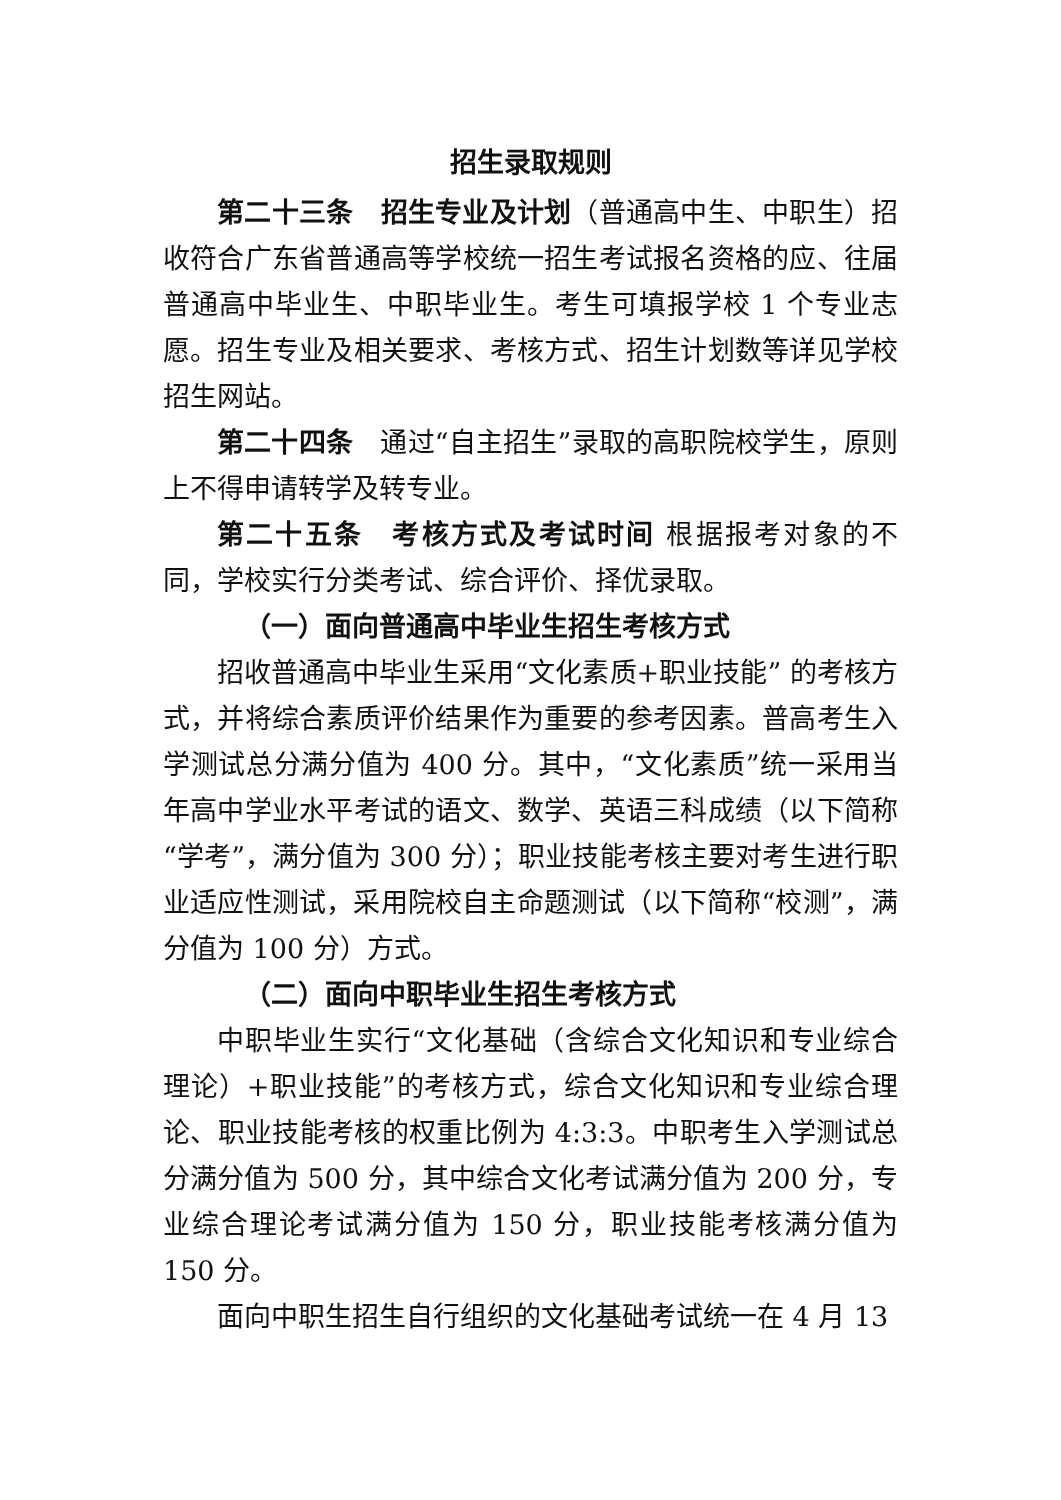招生录取规则
第二十三条　招生专业及计划（普通高中生、中职生）招收符合广东省普通高等学校统一招生考试报名资格的应、往届普通高中毕业生、中职毕业生。考生可填报学校 1 个专业志愿。招生专业及相关要求、考核方式、招生计划数等详见学校招生网站。
第二十四条　通过“自主招生”录取的高职院校学生，原则上不得申请转学及转专业。
第二十五条　考核方式及考试时间 根据报考对象的不同，学校实行分类考试、综合评价、择优录取。
（一）面向普通高中毕业生招生考核方式
招收普通高中毕业生采用“文化素质+职业技能” 的考核方式，并将综合素质评价结果作为重要的参考因素。普高考生入学测试总分满分值为 400 分。其中，“文化素质”统一采用当年高中学业水平考试的语文、数学、英语三科成绩（以下简称“学考”，满分值为 300 分）；职业技能考核主要对考生进行职业适应性测试，采用院校自主命题测试（以下简称“校测”，满分值为 100 分）方式。
（二）面向中职毕业生招生考核方式
中职毕业生实行“文化基础（含综合文化知识和专业综合理论）+职业技能”的考核方式，综合文化知识和专业综合理论、职业技能考核的权重比例为 4:3:3。中职考生入学测试总分满分值为 500 分，其中综合文化考试满分值为 200 分，专业综合理论考试满分值为 150 分，职业技能考核满分值为 150 分。
面向中职生招生自行组织的文化基础考试统一在 4 月 13